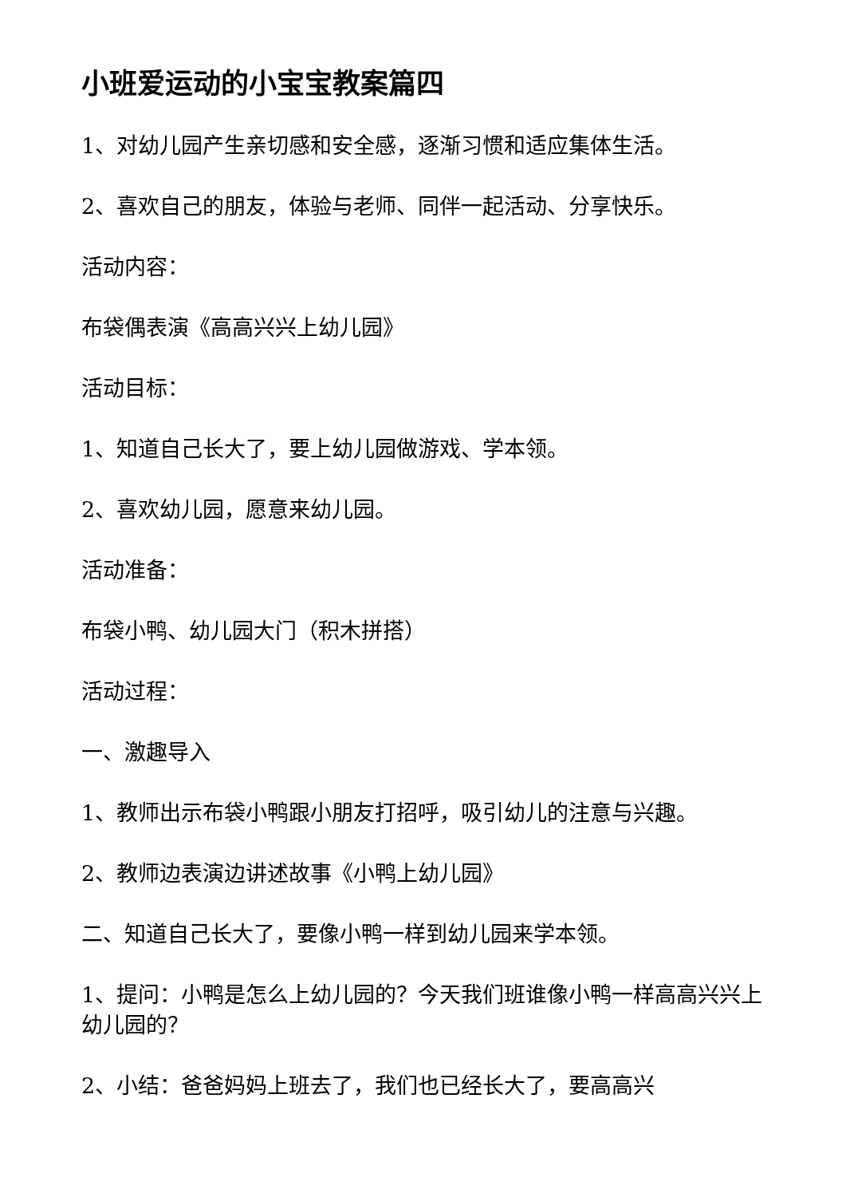小班爱运动的小宝宝教案篇四
1、对幼儿园产生亲切感和安全感，逐渐习惯和适应集体生活。
2、喜欢自己的朋友，体验与老师、同伴一起活动、分享快乐。
活动内容：
布袋偶表演《高高兴兴上幼儿园》
活动目标：
1、知道自己长大了，要上幼儿园做游戏、学本领。
2、喜欢幼儿园，愿意来幼儿园。
活动准备：
布袋小鸭、幼儿园大门（积木拼搭）
活动过程：
一、激趣导入
1、教师出示布袋小鸭跟小朋友打招呼，吸引幼儿的注意与兴趣。
2、教师边表演边讲述故事《小鸭上幼儿园》
二、知道自己长大了，要像小鸭一样到幼儿园来学本领。
1、提问：小鸭是怎么上幼儿园的？今天我们班谁像小鸭一样高高兴兴上幼儿园的？
2、小结：爸爸妈妈上班去了，我们也已经长大了，要高高兴